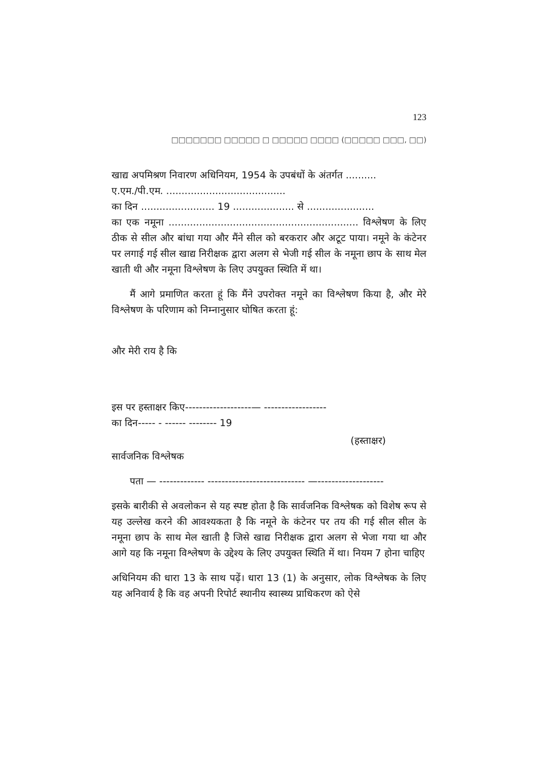123
□□□□□□□ □□□□□ □ □□□□□ □□□□ (□□□□□ □□□, □□)
खाद्य अपमिश्रण निवारण अधिनियम, 1954 के उपबंधों के अंतर्गत ..........
ए.एम./पी.एम. .......................................
का दिन ........................ 19 .................... से ......................
का एक नमूना .............................................................. विश्लेषण के लिए ठीक से सील और बांधा गया और मैंने सील को बरकरार और अटूट पाया। नमूने के कंटेनर पर लगाई गई सील खाद्य निरीक्षक द्वारा अलग से भेजी गई सील के नमूना छाप के साथ मेल खाती थी और नमूना विश्लेषण के लिए उपयुक्त स्थिति में था।
मैं आगे प्रमाणित करता हूं कि मैंने उपरोक्त नमूने का विश्लेषण किया है, और मेरे विश्लेषण के परिणाम को निम्नानुसार घोषित करता हूं:
और मेरी राय है कि
इस पर हस्ताक्षर किए-------------------— ------------------
का दिन----- - ------ -------- 19
(हस्ताक्षर)
सार्वजनिक विश्लेषक
पता — ------------- ---------------------------- —-------------------
इसके बारीकी से अवलोकन से यह स्पष्ट होता है कि सार्वजनिक विश्लेषक को विशेष रूप से यह उल्लेख करने की आवश्यकता है कि नमूने के कंटेनर पर तय की गई सील सील के नमूना छाप के साथ मेल खाती है जिसे खाद्य निरीक्षक द्वारा अलग से भेजा गया था और आगे यह कि नमूना विश्लेषण के उद्देश्य के लिए उपयुक्त स्थिति में था। नियम 7 होना चाहिए
अधिनियम की धारा 13 के साथ पढ़ें। धारा 13 (1) के अनुसार, लोक विश्लेषक के लिए यह अनिवार्य है कि वह अपनी रिपोर्ट स्थानीय स्वास्थ्य प्राधिकरण को ऐसे